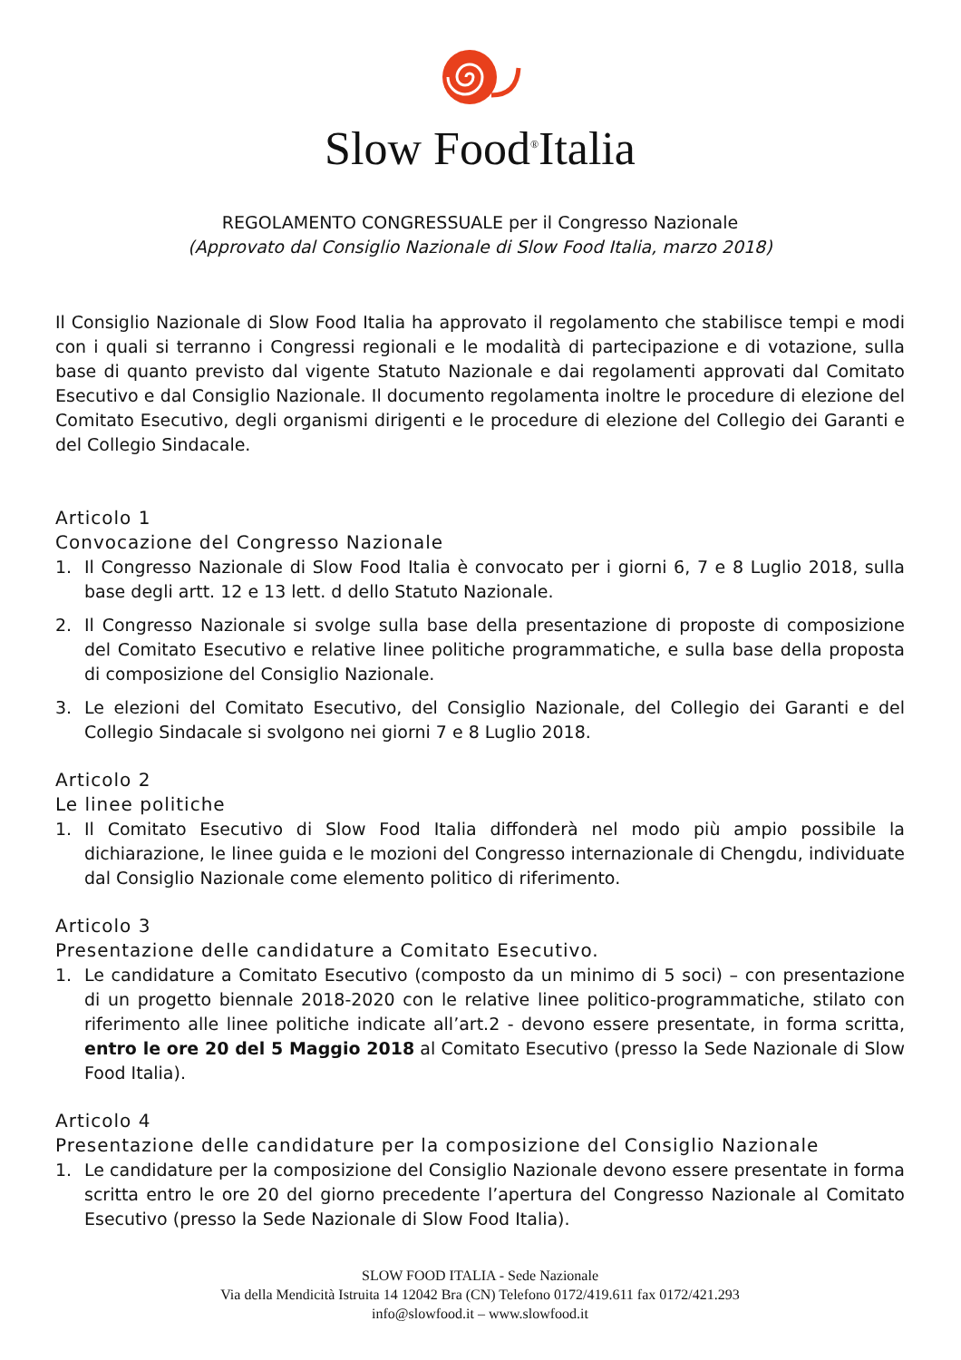Slow Food<sup>®</sup>Italia
REGOLAMENTO CONGRESSUALE per il Congresso Nazionale
(Approvato dal Consiglio Nazionale di Slow Food Italia, marzo 2018)
Il Consiglio Nazionale di Slow Food Italia ha approvato il regolamento che stabilisce tempi e modi con i quali si terranno i Congressi regionali e le modalità di partecipazione e di votazione, sulla base di quanto previsto dal vigente Statuto Nazionale e dai regolamenti approvati dal Comitato Esecutivo e dal Consiglio Nazionale. Il documento regolamenta inoltre le procedure di elezione del Comitato Esecutivo, degli organismi dirigenti e le procedure di elezione del Collegio dei Garanti e del Collegio Sindacale.
Articolo 1
Convocazione del Congresso Nazionale
1. Il Congresso Nazionale di Slow Food Italia è convocato per i giorni 6, 7 e 8 Luglio 2018, sulla base degli artt. 12 e 13 lett. d dello Statuto Nazionale.
2. Il Congresso Nazionale si svolge sulla base della presentazione di proposte di composizione del Comitato Esecutivo e relative linee politiche programmatiche, e sulla base della proposta di composizione del Consiglio Nazionale.
3. Le elezioni del Comitato Esecutivo, del Consiglio Nazionale, del Collegio dei Garanti e del Collegio Sindacale si svolgono nei giorni 7 e 8 Luglio 2018.
Articolo 2
Le linee politiche
1. Il Comitato Esecutivo di Slow Food Italia diffonderà nel modo più ampio possibile la dichiarazione, le linee guida e le mozioni del Congresso internazionale di Chengdu, individuate dal Consiglio Nazionale come elemento politico di riferimento.
Articolo 3
Presentazione delle candidature a Comitato Esecutivo.
1. Le candidature a Comitato Esecutivo (composto da un minimo di 5 soci) – con presentazione di un progetto biennale 2018-2020 con le relative linee politico-programmatiche, stilato con riferimento alle linee politiche indicate all’art.2 - devono essere presentate, in forma scritta, entro le ore 20 del 5 Maggio 2018 al Comitato Esecutivo (presso la Sede Nazionale di Slow Food Italia).
Articolo 4
Presentazione delle candidature per la composizione del Consiglio Nazionale
1. Le candidature per la composizione del Consiglio Nazionale devono essere presentate in forma scritta entro le ore 20 del giorno precedente l’apertura del Congresso Nazionale al Comitato Esecutivo (presso la Sede Nazionale di Slow Food Italia).
SLOW FOOD ITALIA - Sede Nazionale
Via della Mendicità Istruita 14 12042 Bra (CN) Telefono 0172/419.611 fax 0172/421.293
info@slowfood.it – www.slowfood.it